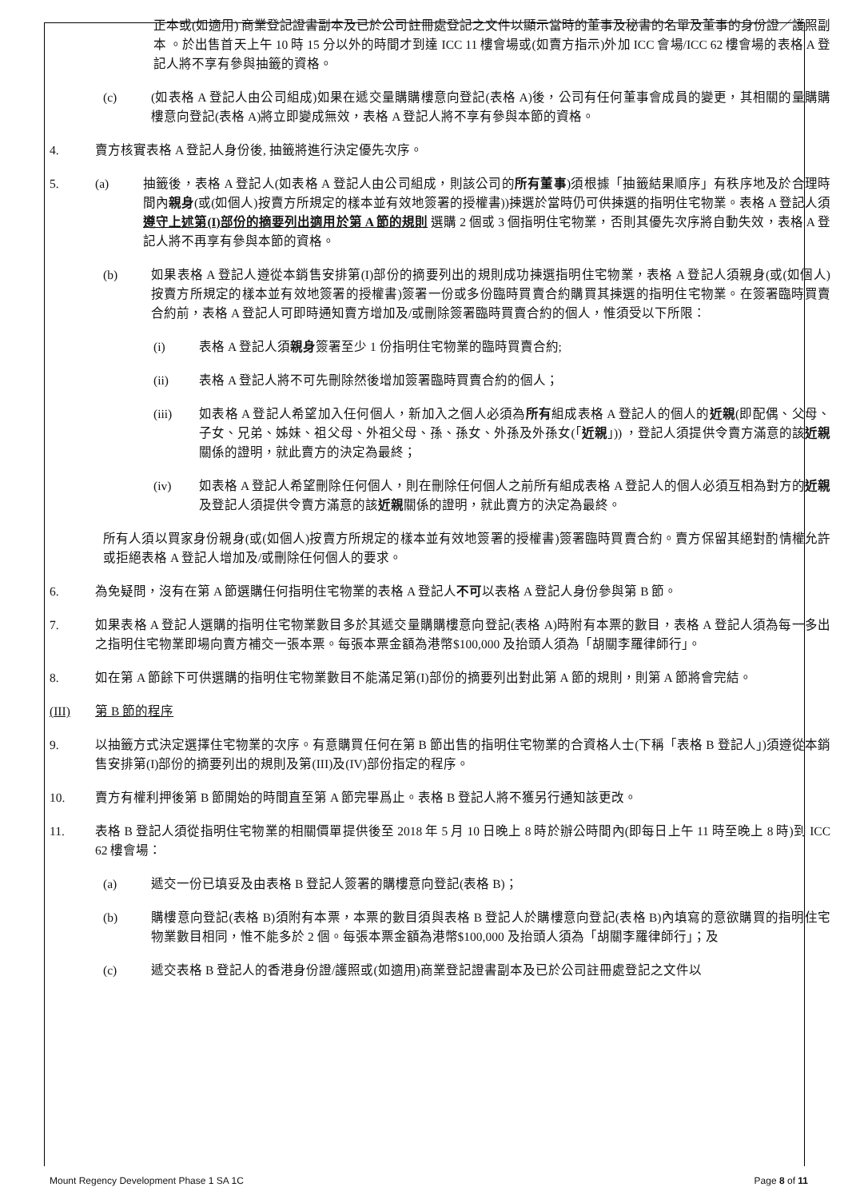正本或(如適用) 商業登記證書副本及已於公司註冊處登記之文件以顯示當時的董事及秘書的名單及董事的身份證／護照副本 。於出售首天上午 10 時 15 分以外的時間才到達 ICC 11 樓會場或(如賣方指示)外加 ICC 會場/ICC 62 樓會場的表格 A 登記人將不享有參與抽籤的資格。
(c) (如表格 A 登記人由公司組成)如果在遞交量購購樓意向登記(表格 A)後，公司有任何董事會成員的變更，其相關的量購購樓意向登記(表格 A)將立即變成無效，表格 A 登記人將不享有參與本節的資格。
4. 賣方核實表格 A 登記人身份後, 抽籤將進行決定優先次序。
5. (a) 抽籤後，表格 A 登記人(如表格 A 登記人由公司組成，則該公司的所有董事)須根據「抽籤結果順序」有秩序地及於合理時間內親身(或(如個人)按賣方所規定的樣本並有效地簽署的授權書))揀選於當時仍可供揀選的指明住宅物業。表格 A 登記人須 遵守上述第(I)部份的摘要列出適用於第 A 節的規則 選購 2 個或 3 個指明住宅物業，否則其優先次序將自動失效，表格 A 登記人將不再享有參與本節的資格。
(b) 如果表格 A 登記人遵從本銷售安排第(I)部份的摘要列出的規則成功揀選指明住宅物業，表格 A 登記人須親身(或(如個人)按賣方所規定的樣本並有效地簽署的授權書)簽署一份或多份臨時買賣合約購買其揀選的指明住宅物業。在簽署臨時買賣合約前，表格 A 登記人可即時通知賣方增加及/或刪除簽署臨時買賣合約的個人，惟須受以下所限：
(i) 表格 A 登記人須親身簽署至少 1 份指明住宅物業的臨時買賣合約;
(ii) 表格 A 登記人將不可先刪除然後增加簽署臨時買賣合約的個人；
(iii) 如表格 A 登記人希望加入任何個人，新加入之個人必須為所有組成表格 A 登記人的個人的近親(即配偶、父母、子女、兄弟、姊妹、祖父母、外祖父母、孫、孫女、外孫及外孫女(「近親」)) ，登記人須提供令賣方滿意的該近親關係的證明，就此賣方的決定為最終；
(iv) 如表格 A 登記人希望刪除任何個人，則在刪除任何個人之前所有組成表格 A 登記人的個人必須互相為對方的近親及登記人須提供令賣方滿意的該近親關係的證明，就此賣方的決定為最終。
所有人須以買家身份親身(或(如個人)按賣方所規定的樣本並有效地簽署的授權書)簽署臨時買賣合約。賣方保留其絕對酌情權允許或拒絕表格 A 登記人增加及/或刪除任何個人的要求。
6. 為免疑問，沒有在第 A 節選購任何指明住宅物業的表格 A 登記人不可以表格 A 登記人身份參與第 B 節。
7. 如果表格 A 登記人選購的指明住宅物業數目多於其遞交量購購樓意向登記(表格 A)時附有本票的數目，表格 A 登記人須為每一多出之指明住宅物業即場向賣方補交一張本票。每張本票金額為港幣$100,000 及抬頭人須為「胡關李羅律師行」。
8. 如在第 A 節餘下可供選購的指明住宅物業數目不能滿足第(I)部份的摘要列出對此第 A 節的規則，則第 A 節將會完結。
(III) 第 B 節的程序
9. 以抽籤方式決定選擇住宅物業的次序。有意購買任何在第 B 節出售的指明住宅物業的合資格人士(下稱「表格 B 登記人」)須遵從本銷售安排第(I)部份的摘要列出的規則及第(III)及(IV)部份指定的程序。
10. 賣方有權利押後第 B 節開始的時間直至第 A 節完畢爲止。表格 B 登記人將不獲另行通知該更改。
11. 表格 B 登記人須從指明住宅物業的相關價單提供後至 2018 年 5 月 10 日晚上 8 時於辦公時間內(即每日上午 11 時至晚上 8 時)到 ICC 62 樓會場：
(a) 遞交一份已填妥及由表格 B 登記人簽署的購樓意向登記(表格 B)；
(b) 購樓意向登記(表格 B)須附有本票，本票的數目須與表格 B 登記人於購樓意向登記(表格 B)內填寫的意欲購買的指明住宅物業數目相同，惟不能多於 2 個。每張本票金額為港幣$100,000 及抬頭人須為「胡關李羅律師行」；及
(c) 遞交表格 B 登記人的香港身份證/護照或(如適用)商業登記證書副本及已於公司註冊處登記之文件以
Mount Regency Development Phase 1 SA 1C Page 8 of 11